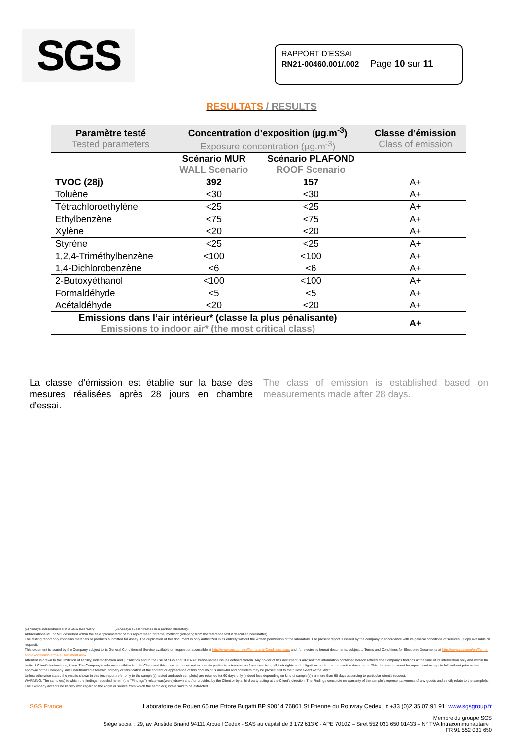SGS
RAPPORT D’ESSAI
RN21-00460.001/.002 Page 10 sur 11
RESULTATS / RESULTS
| Paramètre testé Tested parameters | Concentration d’exposition (µg.m<sup>-3</sup>) Exposure concentration (µg.m<sup>-3</sup>) | | Classe d’émission Class of emission |
| --- | --- | --- | --- |
| | Scénario MUR WALL Scenario | Scénario PLAFOND ROOF Scenario | |
| TVOC (28j) | 392 | 157 | A+ |
| Toluène | <30 | <30 | A+ |
| Tétrachloroethylène | <25 | <25 | A+ |
| Ethylbenzène | <75 | <75 | A+ |
| Xylène | <20 | <20 | A+ |
| Styrène | <25 | <25 | A+ |
| 1,2,4-Triméthylbenzène | <100 | <100 | A+ |
| 1,4-Dichlorobenzène | <6 | <6 | A+ |
| 2-Butoxyéthanol | <100 | <100 | A+ |
| Formaldéhyde | <5 | <5 | A+ |
| Acétaldéhyde | <20 | <20 | A+ |
| Emissions dans l’air intérieur* (classe la plus pénalisante) Emissions to indoor air* (the most critical class) | | | A+ |
La classe d’émission est établie sur la base des mesures réalisées après 28 jours en chambre d’essai.
The class of emission is established based on measurements made after 28 days.
(1) Assays subcontracted in a SGS laboratory (2) Assays subcontracted in a partner laboratory.
Abbreviations ME or MO described within the field "parameters" of this report mean "Internal method" (adapting from the reference text if described hereinafter)
The testing report only concerns materials or products submitted for assay. The duplication of this document is only authorized in its entirety without the written permission of the laboratory. The present report is issued by the company in accordance with its general conditions of services. (Copy available on request).
This document is issued by the Company subject to its General Conditions of Service available on request or accessible at http://www.sgs.com/en/Terms-and-Conditions.aspx and, for electronic format documents, subject to Terms and Conditions for Electronic Documents at http://www.sgs.com/en/Terms-and-Conditions/Terms-e-Document.aspx
Attention is drawn to the limitation of liability, indemnification and jurisdiction and to the use of SGS and COFRAC brand-names issues defined therein. Any holder of this document is advised that information contained hereon reflects the Company's findings at the time of its intervention only and within the limits of Client's instructions, if any. The Company's sole responsibility is to its Client and this document does not exonerate parties to a transaction from exercising all their rights and obligations under the transaction documents. This document cannot be reproduced except in full, without prior written approval of the Company. Any unauthorized alteration, forgery or falsification of the content or appearance of this document is unlawful and offenders may be prosecuted to the fullest extent of the law."
Unless otherwise stated the results shown in this test report refer only to the sample(s) tested and such sample(s) are retained for 60 days only (indeed less depending on kind of sample(s)) or more than 60 days according to particular client's request.
WARNING: The sample(s) to which the findings recorded herein (the "Findings") relate was(were) drawn and / or provided by the Client or by a third party acting at the Client's direction. The Findings constitute no warranty of the sample's representativeness of any goods and strictly relate to the sample(s). The Company accepts no liability with regard to the origin or source from which the sample(s) is/are said to be extracted.
SGS France Laboratoire de Rouen 65 rue Ettore Bugatti BP 90014 76801 St Etienne du Rouvray Cedex t +33 (0)2 35 07 91 91 www.sgsgroup.fr
Membre du groupe SGS
Siège social : 29, av. Aristide Briand 94111 Arcueil Cedex - SAS au capital de 3 172 613 € - APE 7010Z – Siret 552 031 650 01433 – N° TVA Intracommunautaire :
FR 91 552 031 650